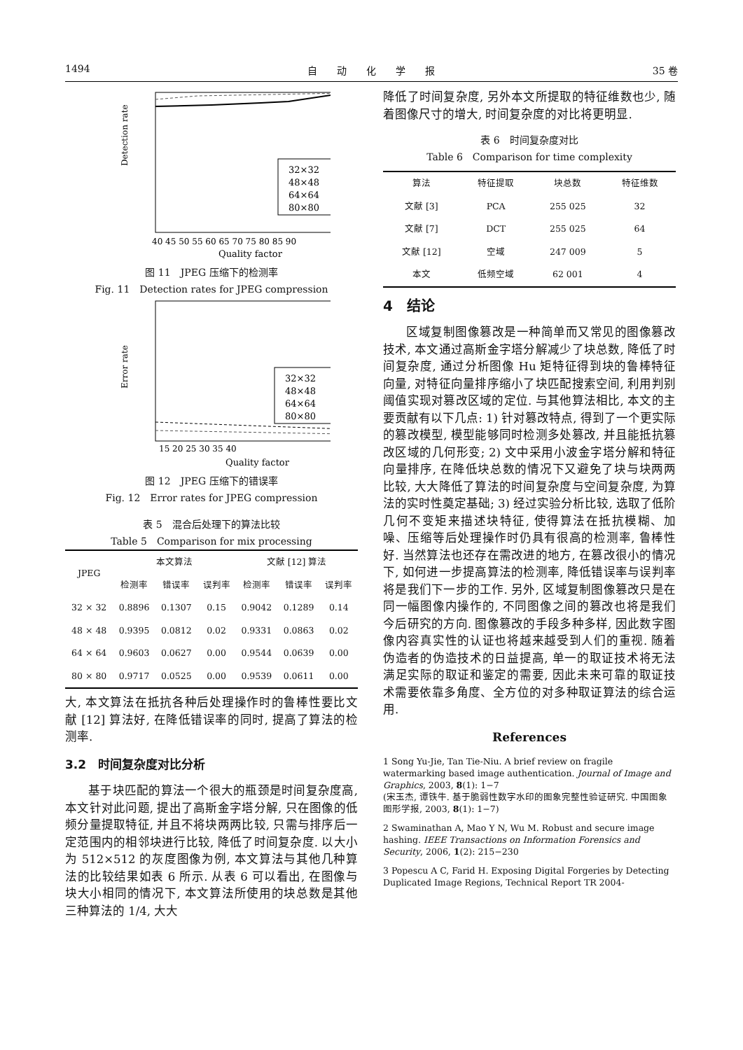1494 自　　动　　化　　学　　报 35 卷
Detection rate
32×32
48×48
64×64
80×80
40 45 50 55 60 65 70 75 80 85 90
Quality factor
图 11　JPEG 压缩下的检测率
Fig. 11　Detection rates for JPEG compression
Error rate
32×32
48×48
64×64
80×80
15 20 25 30 35 40
Quality factor
图 12　JPEG 压缩下的错误率
Fig. 12　Error rates for JPEG compression
表 5　混合后处理下的算法比较
Table 5　Comparison for mix processing
| JPEG | 本文算法 | | | 文献 [12] 算法 | | |
| --- | --- | --- | --- | --- | --- | --- |
| | 检测率 | 错误率 | 误判率 | 检测率 | 错误率 | 误判率 |
| 32 × 32 | 0.8896 | 0.1307 | 0.15 | 0.9042 | 0.1289 | 0.14 |
| 48 × 48 | 0.9395 | 0.0812 | 0.02 | 0.9331 | 0.0863 | 0.02 |
| 64 × 64 | 0.9603 | 0.0627 | 0.00 | 0.9544 | 0.0639 | 0.00 |
| 80 × 80 | 0.9717 | 0.0525 | 0.00 | 0.9539 | 0.0611 | 0.00 |
大, 本文算法在抵抗各种后处理操作时的鲁棒性要比文献 [12] 算法好, 在降低错误率的同时, 提高了算法的检测率.
3.2　时间复杂度对比分析
基于块匹配的算法一个很大的瓶颈是时间复杂度高, 本文针对此问题, 提出了高斯金字塔分解, 只在图像的低频分量提取特征, 并且不将块两两比较, 只需与排序后一定范围内的相邻块进行比较, 降低了时间复杂度. 以大小为 512×512 的灰度图像为例, 本文算法与其他几种算法的比较结果如表 6 所示. 从表 6 可以看出, 在图像与块大小相同的情况下, 本文算法所使用的块总数是其他三种算法的 1/4, 大大
降低了时间复杂度, 另外本文所提取的特征维数也少, 随着图像尺寸的增大, 时间复杂度的对比将更明显.
表 6　时间复杂度对比
Table 6　Comparison for time complexity
| 算法 | 特征提取 | 块总数 | 特征维数 |
| --- | --- | --- | --- |
| 文献 [3] | PCA | 255 025 | 32 |
| 文献 [7] | DCT | 255 025 | 64 |
| 文献 [12] | 空域 | 247 009 | 5 |
| 本文 | 低频空域 | 62 001 | 4 |
4　结论
区域复制图像篡改是一种简单而又常见的图像篡改技术, 本文通过高斯金字塔分解减少了块总数, 降低了时间复杂度, 通过分析图像 Hu 矩特征得到块的鲁棒特征向量, 对特征向量排序缩小了块匹配搜索空间, 利用判别阈值实现对篡改区域的定位. 与其他算法相比, 本文的主要贡献有以下几点: 1) 针对篡改特点, 得到了一个更实际的篡改模型, 模型能够同时检测多处篡改, 并且能抵抗篡改区域的几何形变; 2) 文中采用小波金字塔分解和特征向量排序, 在降低块总数的情况下又避免了块与块两两比较, 大大降低了算法的时间复杂度与空间复杂度, 为算法的实时性奠定基础; 3) 经过实验分析比较, 选取了低阶几何不变矩来描述块特征, 使得算法在抵抗模糊、加噪、压缩等后处理操作时仍具有很高的检测率, 鲁棒性好. 当然算法也还存在需改进的地方, 在篡改很小的情况下, 如何进一步提高算法的检测率, 降低错误率与误判率将是我们下一步的工作. 另外, 区域复制图像篡改只是在同一幅图像内操作的, 不同图像之间的篡改也将是我们今后研究的方向. 图像篡改的手段多种多样, 因此数字图像内容真实性的认证也将越来越受到人们的重视. 随着伪造者的伪造技术的日益提高, 单一的取证技术将无法满足实际的取证和鉴定的需要, 因此未来可靠的取证技术需要依靠多角度、全方位的对多种取证算法的综合运用.
References
1 Song Yu-Jie, Tan Tie-Niu. A brief review on fragile watermarking based image authentication. Journal of Image and Graphics, 2003, 8(1): 1−7
(宋玉杰, 谭铁牛. 基于脆弱性数字水印的图象完整性验证研究. 中国图象图形学报, 2003, 8(1): 1−7)
2 Swaminathan A, Mao Y N, Wu M. Robust and secure image hashing. IEEE Transactions on Information Forensics and Security, 2006, 1(2): 215−230
3 Popescu A C, Farid H. Exposing Digital Forgeries by Detecting Duplicated Image Regions, Technical Report TR 2004-